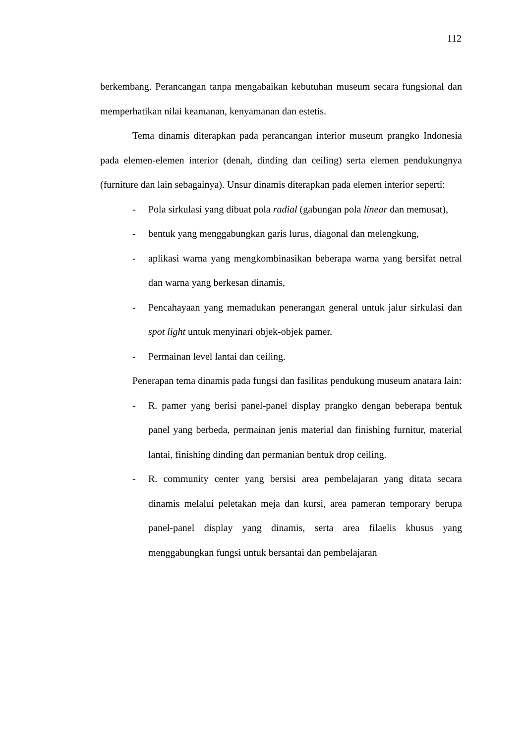112
berkembang. Perancangan tanpa mengabaikan kebutuhan museum secara fungsional dan memperhatikan nilai keamanan, kenyamanan dan estetis.
Tema dinamis diterapkan pada perancangan interior museum prangko Indonesia pada elemen-elemen interior (denah, dinding dan ceiling) serta elemen pendukungnya (furniture dan lain sebagainya). Unsur dinamis diterapkan pada elemen interior seperti:
- Pola sirkulasi yang dibuat pola radial (gabungan pola linear dan memusat),
- bentuk yang menggabungkan garis lurus, diagonal dan melengkung,
- aplikasi warna yang mengkombinasikan beberapa warna yang bersifat netral dan warna yang berkesan dinamis,
- Pencahayaan yang memadukan penerangan general untuk jalur sirkulasi dan spot light untuk menyinari objek-objek pamer.
- Permainan level lantai dan ceiling.
Penerapan tema dinamis pada fungsi dan fasilitas pendukung museum anatara lain:
- R. pamer yang berisi panel-panel display prangko dengan beberapa bentuk panel yang berbeda, permainan jenis material dan finishing furnitur, material lantai, finishing dinding dan permanian bentuk drop ceiling.
- R. community center yang bersisi area pembelajaran yang ditata secara dinamis melalui peletakan meja dan kursi, area pameran temporary berupa panel-panel display yang dinamis, serta area filaelis khusus yang menggabungkan fungsi untuk bersantai dan pembelajaran